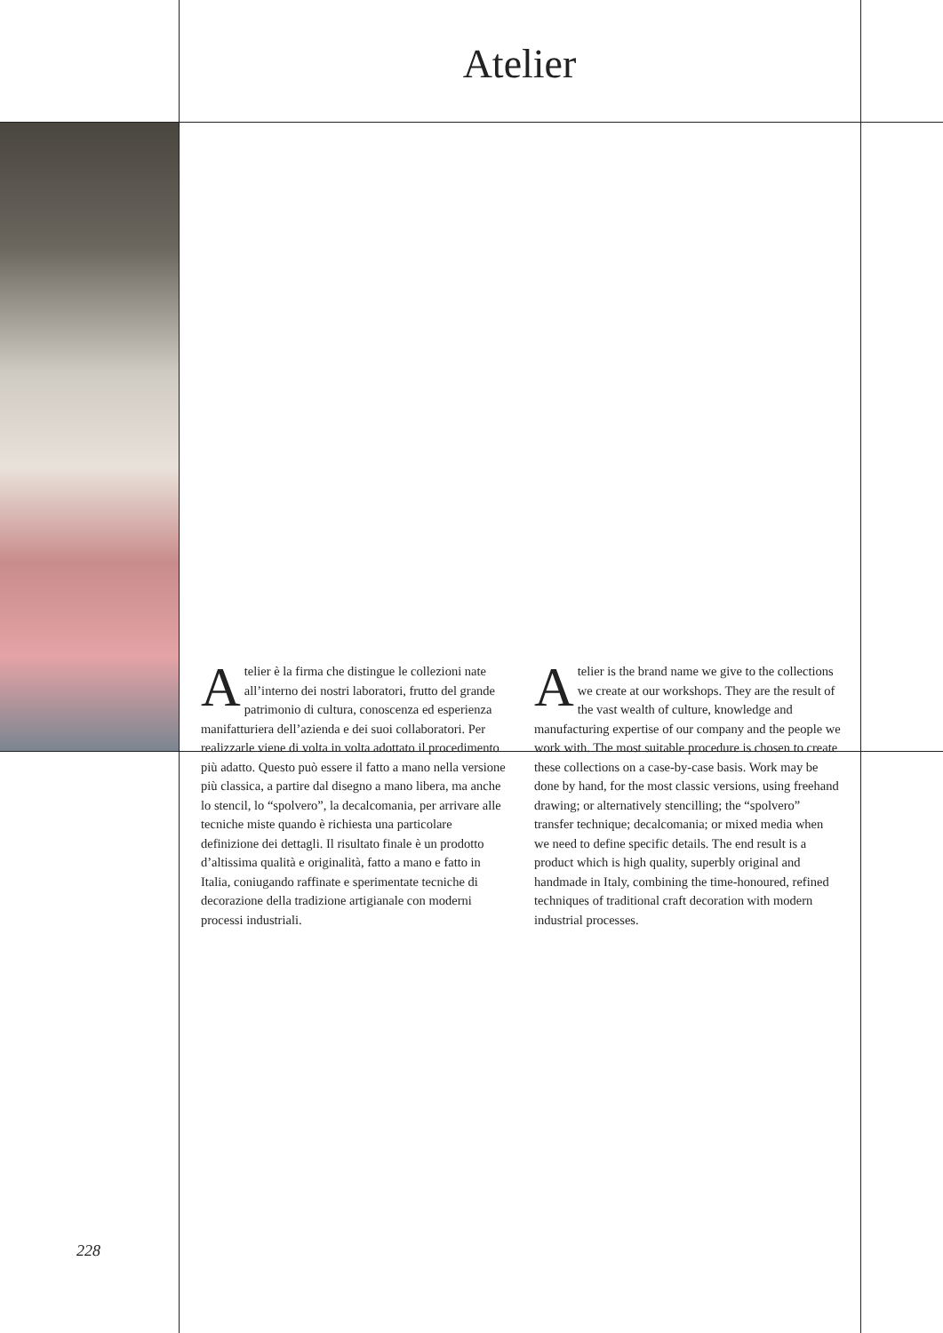Atelier
Atelier è la firma che distingue le collezioni nate all’interno dei nostri laboratori, frutto del grande patrimonio di cultura, conoscenza ed esperienza manifatturiera dell’azienda e dei suoi collaboratori. Per realizzarle viene di volta in volta adottato il procedimento più adatto. Questo può essere il fatto a mano nella versione più classica, a partire dal disegno a mano libera, ma anche lo stencil, lo “spolvero”, la decalcomania, per arrivare alle tecniche miste quando è richiesta una particolare definizione dei dettagli. Il risultato finale è un prodotto d’altissima qualità e originalità, fatto a mano e fatto in Italia, coniugando raffinate e sperimentate tecniche di decorazione della tradizione artigianale con moderni processi industriali.
Atelier is the brand name we give to the collections we create at our workshops. They are the result of the vast wealth of culture, knowledge and manufacturing expertise of our company and the people we work with. The most suitable procedure is chosen to create these collections on a case-by-case basis. Work may be done by hand, for the most classic versions, using freehand drawing; or alternatively stencilling; the “spolvero” transfer technique; decalcomania; or mixed media when we need to define specific details. The end result is a product which is high quality, superbly original and handmade in Italy, combining the time-honoured, refined techniques of traditional craft decoration with modern industrial processes.
228